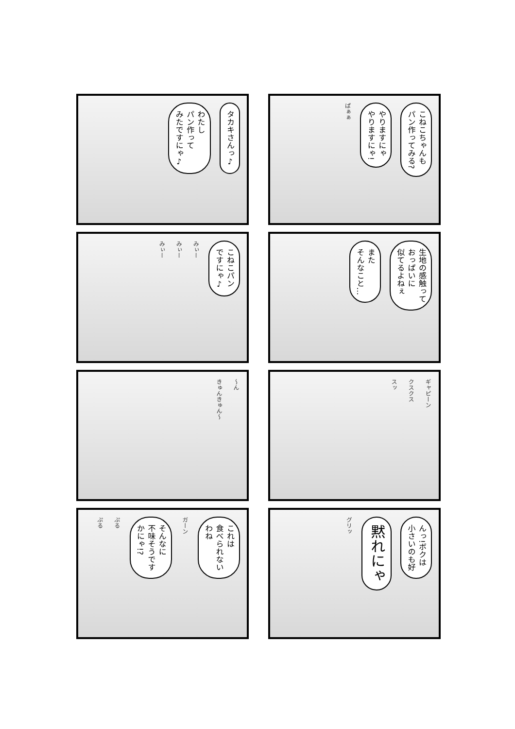タカキさんっ♪
わたし
パン作って
みたですにゃ♪
こねこちゃんも
パン作ってみる?
やりますにゃ
やりますにゃ!
ぱぁぁ
こねこパン
ですにゃ♪
みぃー
みぃー
みぃー
生地の感触って
おっぱいに
似てるよねぇ
また
そんなこと…
〜ん
きゅんきゅん〜
ギャピーン
クスクス
スッ
これは
食べられない
わね
ガーン
そんなに
不味そうです
かにゃ!?
ぷる
ぷる
んっ!ボクは
小さいのも好
黙れにゃ
グリッ